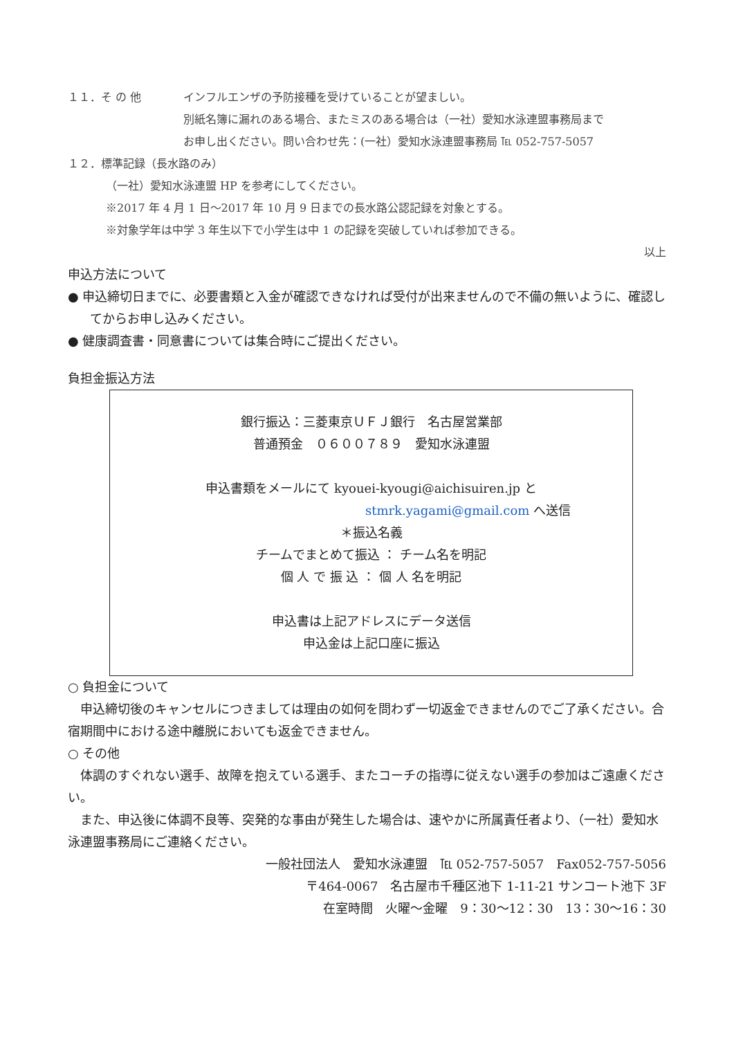１１．そ の 他 インフルエンザの予防接種を受けていることが望ましい。
別紙名簿に漏れのある場合、またミスのある場合は（一社）愛知水泳連盟事務局まで
お申し出ください。問い合わせ先：(一社）愛知水泳連盟事務局 ℡ 052-757-5057
１２．標準記録（長水路のみ）
（一社）愛知水泳連盟 HP を参考にしてください。
※2017 年 4 月 1 日～2017 年 10 月 9 日までの長水路公認記録を対象とする。
※対象学年は中学 3 年生以下で小学生は中 1 の記録を突破していれば参加できる。
以上
申込方法について
● 申込締切日までに、必要書類と入金が確認できなければ受付が出来ませんので不備の無いように、確認してからお申し込みください。
● 健康調査書・同意書については集合時にご提出ください。
負担金振込方法
銀行振込：三菱東京ＵＦＪ銀行　名古屋営業部
普通預金　０６００７８９　愛知水泳連盟
申込書類をメールにて kyouei-kyougi@aichisuiren.jp と
stmrk.yagami@gmail.com へ送信
＊振込名義
チームでまとめて振込 ： チーム名を明記
個 人 で 振 込 ： 個 人 名を明記
申込書は上記アドレスにデータ送信
申込金は上記口座に振込
○ 負担金について
　申込締切後のキャンセルにつきましては理由の如何を問わず一切返金できませんのでご了承ください。合宿期間中における途中離脱においても返金できません。
○ その他
　体調のすぐれない選手、故障を抱えている選手、またコーチの指導に従えない選手の参加はご遠慮ください。
　また、申込後に体調不良等、突発的な事由が発生した場合は、速やかに所属責任者より、（一社）愛知水泳連盟事務局にご連絡ください。
一般社団法人　愛知水泳連盟　℡ 052-757-5057　Fax052-757-5056
〒464-0067　名古屋市千種区池下 1-11-21 サンコート池下 3F
在室時間　火曜～金曜　9：30～12：30　13：30～16：30